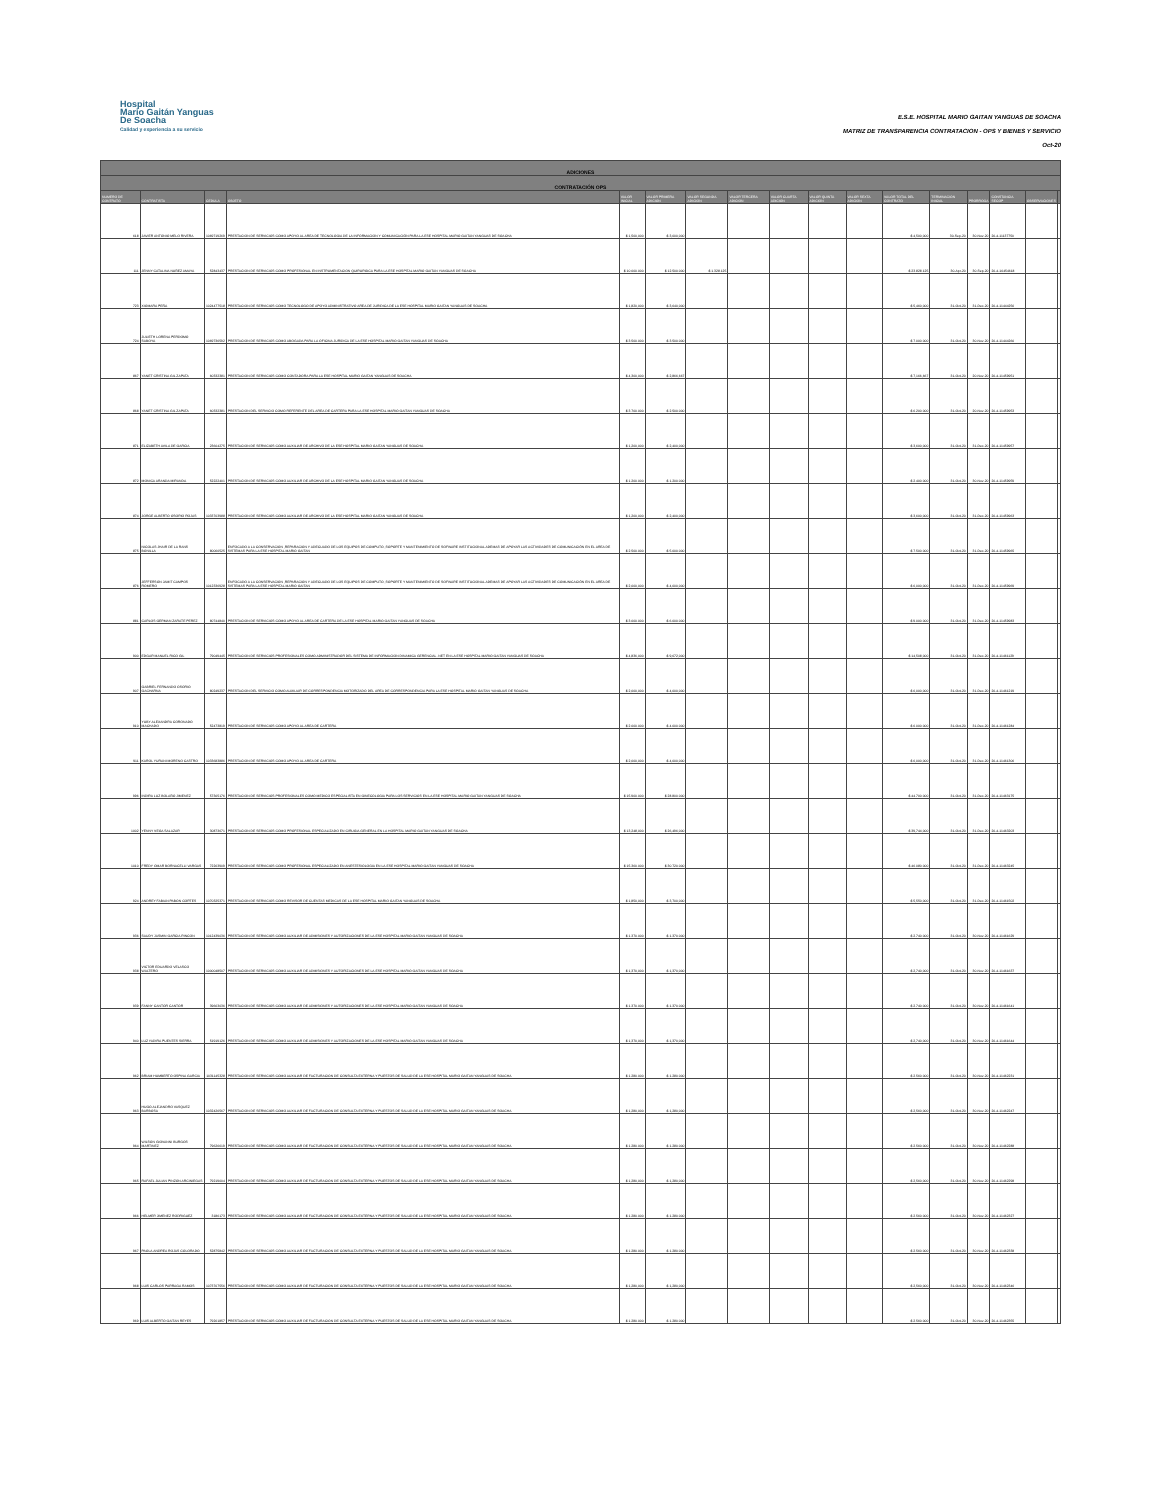Hospital
Mario Gaitán Yanguas
De Soacha
Calidad y experiencia a su servicio
E.S.E. HOSPITAL MARIO GAITAN YANGUAS DE SOACHA
MATRIZ DE TRANSPARENCIA CONTRATACION - OPS Y BIENES Y SERVICIO
Oct-20
| ADICIONES | | | | | | | | | | | | | | | | |
| CONTRATACIÓN OPS | | | | | | | | | | | | | | | | |
| NUMERO DE CONTRATO | CONTRATISTA | CEDULA | OBJETO | VALOR INICIAL | VALOR PRIMERA ADICION | VALOR SEGUNDA ADICION | VALOR TERCERA ADICION | VALOR CUARTA ADICION | VALOR QUINTA ADICION | VALOR SEXTA ADICION | VALOR TOTAL DEL CONTRATO | TERMINACION INICIAL | PRORROGA | CONSTANCIA SECOP | OBSERVACIONES | |
| 618 | JAVIER ANTONIO MELO RIVERA | 1069719269 | PRESTACION DE SERVICIOS COMO APOYO AL AREA DE TECNOLOGIA DE LA INFORMACION Y COMUNICACIÓN PARA LA ESE HOSPITAL MARIO GAITAN YANGUAS DE SOACHA | $ 1,500,000 | $ 3,000,000 | | | | | | $ 4,500,000 | 30-Sep-20 | 30-Nov-20 | 20-4-11137750 | | |
| 111 | JENNY CATALINA NUÑEZ AMAYA | 52843437 | PRESTACION DE SERVICIOS COMO PROFESIONAL EN INSTRUMENTACION QUIRURGICA PARA LA ESE HOSPITAL MARIO GAITAN YANGUAS DE SOACHA | $ 10.000.000 | $ 12.500.000 | $ 1.328.125 | | | | | $ 23.828.125 | 30-Apr-20 | 30-Sep-20 | 20-4-10454618 | | |
| 723 | XIOMARA PEÑA | 1024477518 | PRESTACION DE SERVICIOS COMO TECNOLOGO DE APOYO ADMINISTRATIVO AREA DE JURIDICA DE LA ESE HOSPITAL MARIO GAITAN YANGUAS DE SOACHA | $ 1,820,000 | $ 3,640,000 | | | | | | $ 5,460,000 | 31-Oct-20 | 31-Dec-20 | 20-4-11444256 | | |
| 724 | JULIETH LORENA PERDOMO SABOYA | 1069736592 | PRESTACION DE SERVICIOS COMO ABOGADA PARA LA OFICINA JURIDICA DE LA ESE HOSPITAL MARIO GAITAN YANGUAS DE SOACHA | $ 3.500.000 | $ 3.500.000 | | | | | | $ 7.000.000 | 31-Oct-20 | 30-Nov-20 | 20-4-11444260 | | |
| 867 | YANET CRISTINA GIL ZAPATA | 60332381 | PRESTACION DE SERVICIOS COMO CONTADORA PARA LA ESE HOSPITAL MARIO GAITAN YANGUAS DE SOACHA | $ 4,300,000 | $ 2,866,667 | | | | | | $ 7,166,667 | 31-Oct-20 | 20-Nov-20 | 20-4-11459951 | | |
| 868 | YANET CRISTINA GIL ZAPATA | 60332381 | PRESTACION DEL SERVICIO COMO REFERENTE DEL AREA DE CARTERA PARA LA ESE HOSPITAL MARIO GAITAN YANGUAS DE SOACHA | $ 3.700.000 | $ 2.500.000 | | | | | | $ 6.200.000 | 31-Oct-20 | 20-Nov-20 | 20-4-11459953 | | |
| 871 | ELIZABETH AVILA DE GARCIA | 23604275 | PRESTACION DE SERVICIOS COMO AUXILIAR DE ARCHIVO DE LA ESE HOSPITAL MARIO GAITAN YANGUAS DE SOACHA | $ 1,200,000 | $ 2,400,000 | | | | | | $ 3,600,000 | 31-Oct-20 | 31-Dec-20 | 20-4-11459957 | | |
| 872 | MONICA ARANDA MIRANDA | 52222401 | PRESTACION DE SERVICIOS COMO AUXILIAR DE ARCHIVO DE LA ESE HOSPITAL MARIO GAITAN YANGUAS DE SOACHA | $ 1.200.000 | $ 1.200.000 | | | | | | $ 2.400.000 | 31-Oct-20 | 30-Nov-20 | 20-4-11459959 | | |
| 874 | JORGE ALBERTO OSORIO ROJAS | 1033703988 | PRESTACION DE SERVICIOS COMO AUXILIAR DE ARCHIVO DE LA ESE HOSPITAL MARIO GAITAN YANGUAS DE SOACHA | $ 1,200,000 | $ 2,400,000 | | | | | | $ 3,600,000 | 31-Oct-20 | 31-Dec-20 | 20-4-11459963 | | |
| 875 | NICOLAS JHAIR DE LA RANS BONILLA | 80060525 | ENFOCADO A LA CONSERVACION ,REPARACION Y ADECUADO DE LOS EQUIPOS DE COMPUTO ,SOPORTE Y MANTENIMIENTO DE SOFWARE INSTITUCIONAL ADEMAS DE APOYAR LAS ACTIVIDADES DE COMUNICACIÓN EN EL AREA DE SISTEMAS PARA LA ESE HOSPITAL MARIO GAITAN | $ 2.500.000 | $ 5.000.000 | | | | | | $ 7.500.000 | 31-Oct-20 | 31-Dec-20 | 20-4-11459965 | | |
| 876 | JEFFERSON JAMIT CAMPOS ROMERO | 1012336928 | ENFOCADO A LA CONSERVACION ,REPARACION Y ADECUADO DE LOS EQUIPOS DE COMPUTO ,SOPORTE Y MANTENIMIENTO DE SOFWARE INSTITUCIONAL ADEMAS DE APOYAR LAS ACTIVIDADES DE COMUNICACIÓN EN EL AREA DE SISTEMAS PARA LA ESE HOSPITAL MARIO GAITAN | $ 2,000,000 | $ 4,000,000 | | | | | | $ 6,000,000 | 31-Oct-20 | 31-Dec-20 | 20-4-11459969 | | |
| 881 | CARLOS GERMAN ZARATE PEREZ | 80744840 | PRESTACION DE SERVICIOS COMO APOYO AL AREA DE CARTERA DE LA ESE HOSPITAL MARIO GAITAN YANGUAS DE SOACHA | $ 3.000.000 | $ 6.000.000 | | | | | | $ 9.000.000 | 31-Oct-20 | 31-Dec-20 | 20-4-11459983 | | |
| 900 | EDGAR MANUEL RICO GIL | 79049445 | PRESTACION DE SERVICIOS PROFESIONALES COMO ADMINISTRADOR DEL SISTEMA DE INFORMACION DINAMICA GERENCIAL .NET EN LA ESE HOSPITAL MARIO GAITAN YANGUAS DE SOACHA | $ 4,836,000 | $ 9,672,000 | | | | | | $ 14,508,000 | 31-Oct-20 | 31-Dec-20 | 20-4-11461129 | | |
| 907 | GABRIEL FERNANDO OSORIO GACHARNA | 80249237 | PRESTACION DEL SERVICIO COMO AUXILIAR DE CORRESPONDENCIA MOTORIZADO DEL AREA DE CORRESPONDENCIA PARA LA ESE HOSPITAL MARIO GAITAN YANGUAS DE SOACHA | $ 2,000,000 | $ 4,000,000 | | | | | | $ 6,000,000 | 31-Oct-20 | 31-Dec-20 | 20-4-11461219 | | |
| 910 | YUBY ALEXANDRA CORONADO MACHADO | 52473819 | PRESTACION DE SERVICIOS COMO APOYO AL AREA DE CARTERA | $ 2.000.000 | $ 4.000.000 | | | | | | $ 6.000.000 | 31-Oct-20 | 31-Dec-20 | 20-4-11461284 | | |
| 911 | KAROL YURANI MORENO CASTRO | 1033683886 | PRESTACION DE SERVICIOS COMO APOYO AL AREA DE CARTERA | $ 2,000,000 | $ 4,000,000 | | | | | | $ 6,000,000 | 31-Oct-20 | 31-Dec-20 | 20-4-11461306 | | |
| 996 | INDIRA LUZ BOLAÑO JIMENEZ | 57305176 | PRESTACION DE SERVICIOS PROFESIONALES COMO MEDICO ESPECIALISTA EN GINECOLOGIA PARA LOS SERVICIOS EN LA ESE HOSPITAL MARIO GAITAN YANGUAS DE SOACHA | $ 15.900.000 | $ 28.800.000 | | | | | | $ 44.700.000 | 31-Oct-20 | 31-Dec-20 | 20-4-11463175 | | |
| 1002 | YENNY VEGA SALAZAR | 30873671 | PRESTACION DE SERVICIOS COMO PROFESIONAL ESPECIALIZADO EN CIRUGIA GENERAL EN LA HOSPITAL MARIO GAITAN YANGUAS DE SOACHA | $ 13,248,000 | $ 26,496,000 | | | | | | $ 39,744,000 | 31-Oct-20 | 31-Dec-20 | 20-4-11463203 | | |
| 1010 | FREDY OMAR BORNACELLI VARGAS | 72263909 | PRESTACION DE SERVICIOS COMO PROFESIONAL ESPECIALIZADO EN ANESTESIOLOGIA EN LA ESE HOSPITAL MARIO GAITAN YANGUAS DE SOACHA | $ 15.360.000 | $ 30.720.000 | | | | | | $ 46.080.000 | 31-Oct-20 | 31-Dec-20 | 20-4-11463245 | | |
| 924 | ANDREY FABIAN PABON CORTES | 1070325371 | PRESTACION DE SERVICIOS COMO REVISOR DE CUENTAS MEDICAS DE LA ESE HOSPITAL MARIO GAITAN YANGUAS DE SOACHA | $ 1,850,000 | $ 3,700,000 | | | | | | $ 5,550,000 | 31-Oct-20 | 31-Dec-20 | 20-4-11461502 | | |
| 936 | SAUDY JASMIN GARCIA RINCON | 1012439036 | PRESTACION DE SERVICIOS COMO AUXILIAR DE ADMISIONES Y AUTORIZACIONES DE LA ESE HOSPITAL MARIO GAITAN YANGUAS DE SOACHA | $ 1.370.000 | $ 1.370.000 | | | | | | $ 2.740.000 | 31-Oct-20 | 30-Nov-20 | 20-4-11461629 | | |
| 938 | VICTOR EDUARDO VELASCO WALTERO | 1000048507 | PRESTACION DE SERVICIOS COMO AUXILIAR DE ADMISIONES Y AUTORIZACIONES DE LA ESE HOSPITAL MARIO GAITAN YANGUAS DE SOACHA | $ 1,370,000 | $ 1,370,000 | | | | | | $ 2,740,000 | 31-Oct-20 | 30-Nov-20 | 20-4-11461637 | | |
| 939 | FANNY CANTOR CANTOR | 39663036 | PRESTACION DE SERVICIOS COMO AUXILIAR DE ADMISIONES Y AUTORIZACIONES DE LA ESE HOSPITAL MARIO GAITAN YANGUAS DE SOACHA | $ 1.370.000 | $ 1.370.000 | | | | | | $ 2.740.000 | 31-Oct-20 | 30-Nov-20 | 20-4-11461641 | | |
| 940 | LUZ YADIRA PUENTES SIERRA | 51919126 | PRESTACION DE SERVICIOS COMO AUXILIAR DE ADMISIONES Y AUTORIZACIONES DE LA ESE HOSPITAL MARIO GAITAN YANGUAS DE SOACHA | $ 1,370,000 | $ 1,370,000 | | | | | | $ 2,740,000 | 31-Oct-20 | 30-Nov-20 | 20-4-11461644 | | |
| 962 | BRIAM HUMBERTO OSPINA GARCIA | 1031145328 | PRESTACION DE SERVICIOS COMO AUXILIAR DE FACTURACION DE CONSULTA EXTERNA Y PUESTOS DE SALUD DE LA ESE HOSPITAL MARIO GAITAN YANGUAS DE SOACHA | $ 1.280.000 | $ 1.280.000 | | | | | | $ 2.560.000 | 31-Oct-20 | 30-Nov-20 | 20-4-11462231 | | |
| 963 | HUGO ALEJANDRO VASQUEZ BARBOSA | 1032426567 | PRESTACION DE SERVICIOS COMO AUXILIAR DE FACTURACION DE CONSULTA EXTERNA Y PUESTOS DE SALUD DE LA ESE HOSPITAL MARIO GAITAN YANGUAS DE SOACHA | $ 1,280,000 | $ 1,280,000 | | | | | | $ 2,560,000 | 31-Oct-20 | 30-Nov-20 | 20-4-11462247 | | |
| 964 | WILSON GIOVANNI BURGOS MARTINEZ | 79626619 | PRESTACION DE SERVICIOS COMO AUXILIAR DE FACTURACION DE CONSULTA EXTERNA Y PUESTOS DE SALUD DE LA ESE HOSPITAL MARIO GAITAN YANGUAS DE SOACHA | $ 1.280.000 | $ 1.280.000 | | | | | | $ 2.560.000 | 31-Oct-20 | 30-Nov-20 | 20-4-11462288 | | |
| 965 | RAFAEL JULIAN PINZON ARCINIEGAS | 79219004 | PRESTACION DE SERVICIOS COMO AUXILIAR DE FACTURACION DE CONSULTA EXTERNA Y PUESTOS DE SALUD DE LA ESE HOSPITAL MARIO GAITAN YANGUAS DE SOACHA | $ 1,280,000 | $ 1,280,000 | | | | | | $ 2,560,000 | 31-Oct-20 | 30-Nov-20 | 20-4-11462298 | | |
| 966 | HELMER JIMENEZ RODRIGUEZ | 3186173 | PRESTACION DE SERVICIOS COMO AUXILIAR DE FACTURACION DE CONSULTA EXTERNA Y PUESTOS DE SALUD DE LA ESE HOSPITAL MARIO GAITAN YANGUAS DE SOACHA | $ 1.280.000 | $ 1.280.000 | | | | | | $ 2.560.000 | 31-Oct-20 | 30-Nov-20 | 20-4-11462327 | | |
| 967 | PAOLA ANDREA ROJAS COLORADO | 52875842 | PRESTACION DE SERVICIOS COMO AUXILIAR DE FACTURACION DE CONSULTA EXTERNA Y PUESTOS DE SALUD DE LA ESE HOSPITAL MARIO GAITAN YANGUAS DE SOACHA | $ 1.280.000 | $ 1.280.000 | | | | | | $ 2.560.000 | 31-Oct-20 | 30-Nov-20 | 20-4-11462338 | | |
| 968 | LUIS CARLOS PARRAGA RAMOS | 1073707556 | PRESTACION DE SERVICIOS COMO AUXILIAR DE FACTURACION DE CONSULTA EXTERNA Y PUESTOS DE SALUD DE LA ESE HOSPITAL MARIO GAITAN YANGUAS DE SOACHA | $ 1,280,000 | $ 1,280,000 | | | | | | $ 2,560,000 | 31-Oct-20 | 30-Nov-20 | 20-4-11462346 | | |
| 969 | LUIS ALBERTO GAITAN REYES | 79261857 | PRESTACION DE SERVICIOS COMO AUXILIAR DE FACTURACION DE CONSULTA EXTERNA Y PUESTOS DE SALUD DE LA ESE HOSPITAL MARIO GAITAN YANGUAS DE SOACHA | $ 1.280.000 | $ 1.280.000 | | | | | | $ 2.560.000 | 31-Oct-20 | 30-Nov-20 | 20-4-11462355 | | |